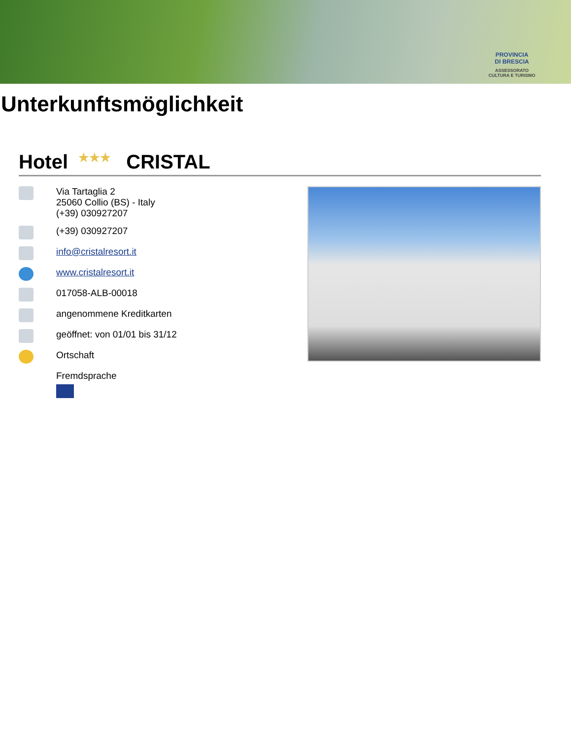PROVINCIA
DI BRESCIA
ASSESSORATO
CULTURA E TURISMO
Unterkunftsmöglichkeit
Hotel ★★★ CRISTAL
Via Tartaglia 2
25060 Collio (BS) - Italy
(+39) 030927207
(+39) 030927207
info@cristalresort.it
www.cristalresort.it
017058-ALB-00018
angenommene Kreditkarten
geöffnet: von 01/01 bis 31/12
Ortschaft
Fremdsprache